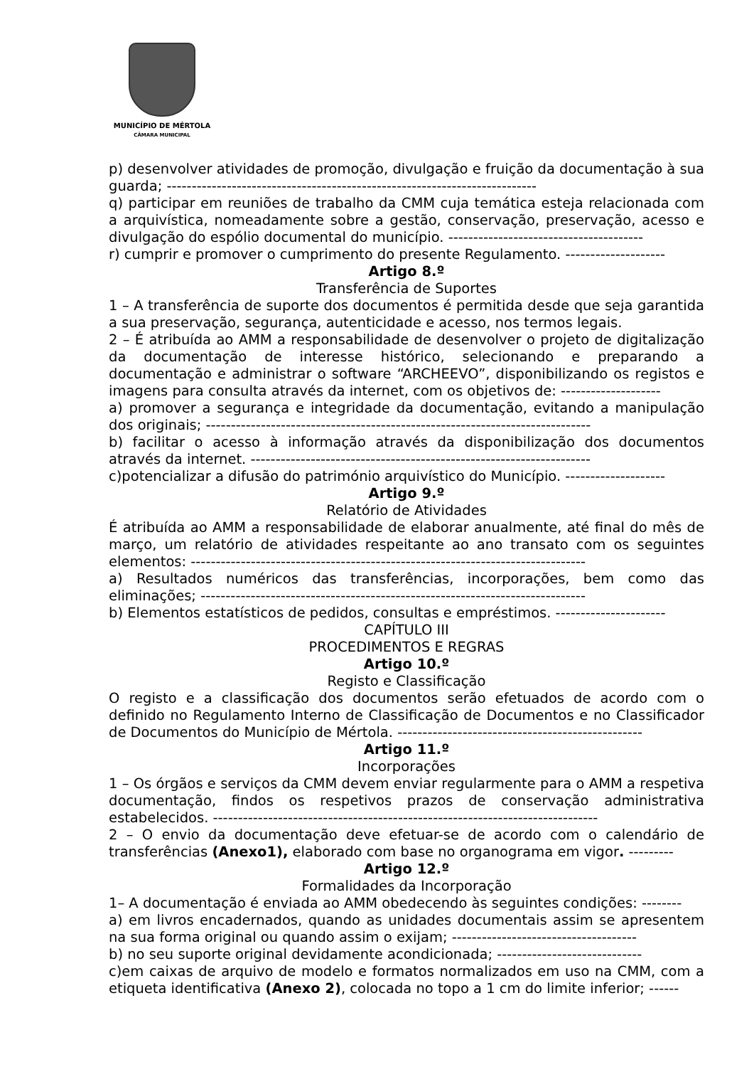MUNICÍPIO DE MÉRTOLA
CÂMARA MUNICIPAL
p) desenvolver atividades de promoção, divulgação e fruição da documentação à sua guarda; --------------------------------------------------------------------------
q) participar em reuniões de trabalho da CMM cuja temática esteja relacionada com a arquivística, nomeadamente sobre a gestão, conservação, preservação, acesso e divulgação do espólio documental do município. ---------------------------------------
r) cumprir e promover o cumprimento do presente Regulamento. --------------------
Artigo 8.º
Transferência de Suportes
1 – A transferência de suporte dos documentos é permitida desde que seja garantida a sua preservação, segurança, autenticidade e acesso, nos termos legais.
2 – É atribuída ao AMM a responsabilidade de desenvolver o projeto de digitalização da documentação de interesse histórico, selecionando e preparando a documentação e administrar o software “ARCHEEVO”, disponibilizando os registos e imagens para consulta através da internet, com os objetivos de: --------------------
a) promover a segurança e integridade da documentação, evitando a manipulação dos originais; -----------------------------------------------------------------------------
b) facilitar o acesso à informação através da disponibilização dos documentos através da internet. --------------------------------------------------------------------
c)potencializar a difusão do património arquivístico do Município. --------------------
Artigo 9.º
Relatório de Atividades
É atribuída ao AMM a responsabilidade de elaborar anualmente, até final do mês de março, um relatório de atividades respeitante ao ano transato com os seguintes elementos: -------------------------------------------------------------------------------
a) Resultados numéricos das transferências, incorporações, bem como das eliminações; -----------------------------------------------------------------------------
b) Elementos estatísticos de pedidos, consultas e empréstimos. ----------------------
CAPÍTULO III
PROCEDIMENTOS E REGRAS
Artigo 10.º
Registo e Classificação
O registo e a classificação dos documentos serão efetuados de acordo com o definido no Regulamento Interno de Classificação de Documentos e no Classificador de Documentos do Município de Mértola. -------------------------------------------------
Artigo 11.º
Incorporações
1 – Os órgãos e serviços da CMM devem enviar regularmente para o AMM a respetiva documentação, findos os respetivos prazos de conservação administrativa estabelecidos. -----------------------------------------------------------------------------
2 – O envio da documentação deve efetuar-se de acordo com o calendário de transferências (Anexo1), elaborado com base no organograma em vigor. ---------
Artigo 12.º
Formalidades da Incorporação
1– A documentação é enviada ao AMM obedecendo às seguintes condições: --------
a) em livros encadernados, quando as unidades documentais assim se apresentem na sua forma original ou quando assim o exijam; -------------------------------------
b) no seu suporte original devidamente acondicionada; -----------------------------
c)em caixas de arquivo de modelo e formatos normalizados em uso na CMM, com a etiqueta identificativa (Anexo 2), colocada no topo a 1 cm do limite inferior; ------